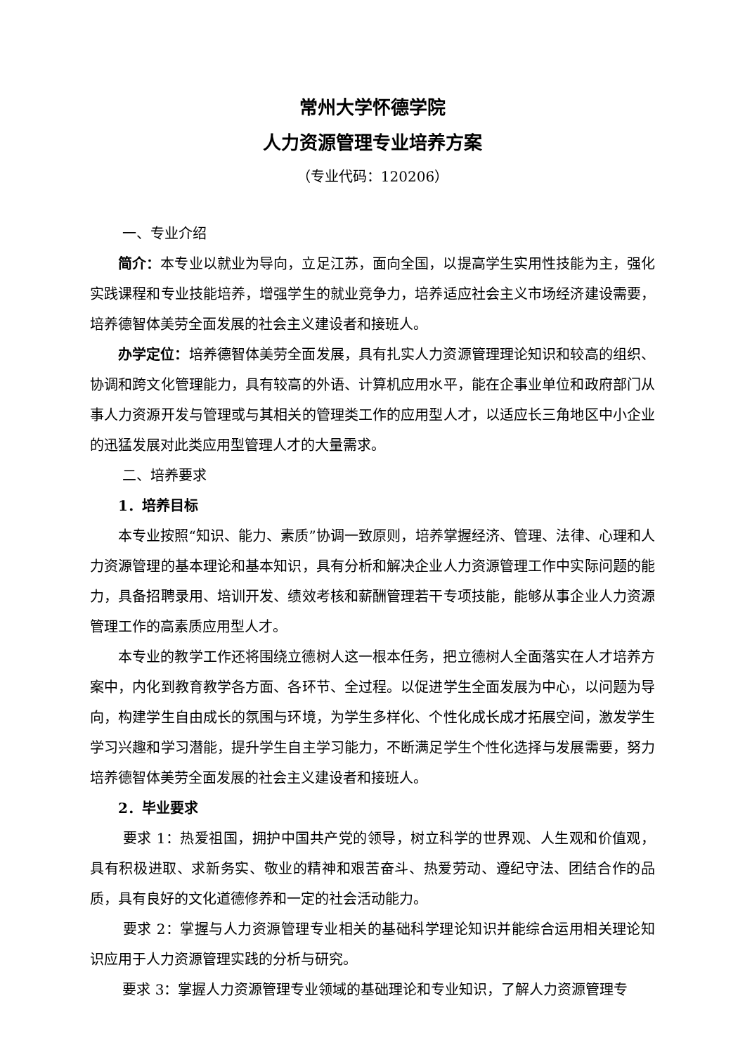常州大学怀德学院
人力资源管理专业培养方案
（专业代码：120206）
一、专业介绍
简介：本专业以就业为导向，立足江苏，面向全国，以提高学生实用性技能为主，强化实践课程和专业技能培养，增强学生的就业竞争力，培养适应社会主义市场经济建设需要，培养德智体美劳全面发展的社会主义建设者和接班人。
办学定位：培养德智体美劳全面发展，具有扎实人力资源管理理论知识和较高的组织、协调和跨文化管理能力，具有较高的外语、计算机应用水平，能在企事业单位和政府部门从事人力资源开发与管理或与其相关的管理类工作的应用型人才，以适应长三角地区中小企业的迅猛发展对此类应用型管理人才的大量需求。
二、培养要求
1．培养目标
本专业按照“知识、能力、素质”协调一致原则，培养掌握经济、管理、法律、心理和人力资源管理的基本理论和基本知识，具有分析和解决企业人力资源管理工作中实际问题的能力，具备招聘录用、培训开发、绩效考核和薪酬管理若干专项技能，能够从事企业人力资源管理工作的高素质应用型人才。
本专业的教学工作还将围绕立德树人这一根本任务，把立德树人全面落实在人才培养方案中，内化到教育教学各方面、各环节、全过程。以促进学生全面发展为中心，以问题为导向，构建学生自由成长的氛围与环境，为学生多样化、个性化成长成才拓展空间，激发学生学习兴趣和学习潜能，提升学生自主学习能力，不断满足学生个性化选择与发展需要，努力培养德智体美劳全面发展的社会主义建设者和接班人。
2．毕业要求
要求 1：热爱祖国，拥护中国共产党的领导，树立科学的世界观、人生观和价值观，具有积极进取、求新务实、敬业的精神和艰苦奋斗、热爱劳动、遵纪守法、团结合作的品质，具有良好的文化道德修养和一定的社会活动能力。
要求 2：掌握与人力资源管理专业相关的基础科学理论知识并能综合运用相关理论知识应用于人力资源管理实践的分析与研究。
要求 3：掌握人力资源管理专业领域的基础理论和专业知识，了解人力资源管理专